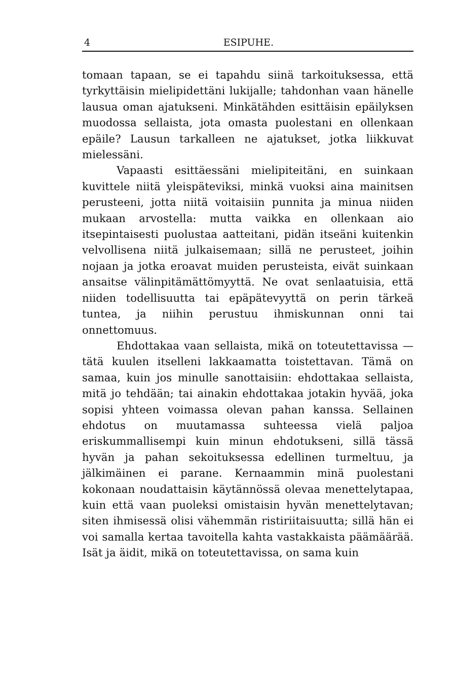4 ESIPUHE.
tomaan tapaan, se ei tapahdu siinä tarkoituksessa, että tyrkyttäisin mielipidettäni lukijalle; tahdonhan vaan hänelle lausua oman ajatukseni. Minkätähden esittäisin epäilyksen muodossa sellaista, jota omasta puolestani en ollenkaan epäile? Lausun tarkalleen ne ajatukset, jotka liikkuvat mielessäni.
Vapaasti esittäessäni mielipiteitäni, en suinkaan kuvittele niitä yleispäteviksi, minkä vuoksi aina mainitsen perusteeni, jotta niitä voitaisiin punnita ja minua niiden mukaan arvostella: mutta vaikka en ollenkaan aio itsepintaisesti puolustaa aatteitani, pidän itseäni kuitenkin velvollisena niitä julkaisemaan; sillä ne perusteet, joihin nojaan ja jotka eroavat muiden perusteista, eivät suinkaan ansaitse välinpitämättömyyttä. Ne ovat senlaatuisia, että niiden todellisuutta tai epäpätevyyttä on perin tärkeä tuntea, ja niihin perustuu ihmiskunnan onni tai onnettomuus.
Ehdottakaa vaan sellaista, mikä on toteutettavissa — tätä kuulen itselleni lakkaamatta toistettavan. Tämä on samaa, kuin jos minulle sanottaisiin: ehdottakaa sellaista, mitä jo tehdään; tai ainakin ehdottakaa jotakin hyvää, joka sopisi yhteen voimassa olevan pahan kanssa. Sellainen ehdotus on muutamassa suhteessa vielä paljoa eriskummallisempi kuin minun ehdotukseni, sillä tässä hyvän ja pahan sekoituksessa edellinen turmeltuu, ja jälkimäinen ei parane. Kernaammin minä puolestani kokonaan noudattaisin käytännössä olevaa menettelytapaa, kuin että vaan puoleksi omistaisin hyvän menettelytavan; siten ihmisessä olisi vähemmän ristiriitaisuutta; sillä hän ei voi samalla kertaa tavoitella kahta vastakkaista päämäärää. Isät ja äidit, mikä on toteutettavissa, on sama kuin